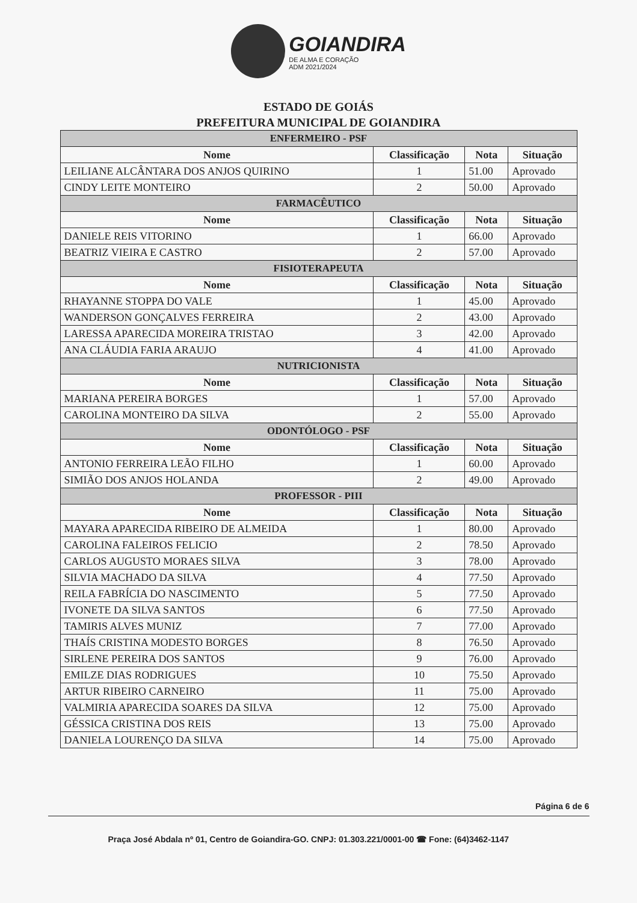GOIANDIRA DE ALMA E CORAÇÃO ADM 2021/2024
ESTADO DE GOIÁS
PREFEITURA MUNICIPAL DE GOIANDIRA
| ENFERMEIRO - PSF | | | |
| --- | --- | --- | --- |
| Nome | Classificação | Nota | Situação |
| LEILIANE ALCÂNTARA DOS ANJOS QUIRINO | 1 | 51.00 | Aprovado |
| CINDY LEITE MONTEIRO | 2 | 50.00 | Aprovado |
| FARMACÊUTICO | | | |
| Nome | Classificação | Nota | Situação |
| DANIELE REIS VITORINO | 1 | 66.00 | Aprovado |
| BEATRIZ VIEIRA E CASTRO | 2 | 57.00 | Aprovado |
| FISIOTERAPEUTA | | | |
| Nome | Classificação | Nota | Situação |
| RHAYANNE STOPPA DO VALE | 1 | 45.00 | Aprovado |
| WANDERSON GONÇALVES FERREIRA | 2 | 43.00 | Aprovado |
| LARESSA APARECIDA MOREIRA TRISTAO | 3 | 42.00 | Aprovado |
| ANA CLÁUDIA FARIA ARAUJO | 4 | 41.00 | Aprovado |
| NUTRICIONISTA | | | |
| Nome | Classificação | Nota | Situação |
| MARIANA PEREIRA BORGES | 1 | 57.00 | Aprovado |
| CAROLINA MONTEIRO DA SILVA | 2 | 55.00 | Aprovado |
| ODONTÓLOGO - PSF | | | |
| Nome | Classificação | Nota | Situação |
| ANTONIO FERREIRA LEÃO FILHO | 1 | 60.00 | Aprovado |
| SIMIÃO DOS ANJOS HOLANDA | 2 | 49.00 | Aprovado |
| PROFESSOR - PIII | | | |
| Nome | Classificação | Nota | Situação |
| MAYARA APARECIDA RIBEIRO DE ALMEIDA | 1 | 80.00 | Aprovado |
| CAROLINA FALEIROS FELICIO | 2 | 78.50 | Aprovado |
| CARLOS AUGUSTO MORAES SILVA | 3 | 78.00 | Aprovado |
| SILVIA MACHADO DA SILVA | 4 | 77.50 | Aprovado |
| REILA FABRÍCIA DO NASCIMENTO | 5 | 77.50 | Aprovado |
| IVONETE DA SILVA SANTOS | 6 | 77.50 | Aprovado |
| TAMIRIS ALVES MUNIZ | 7 | 77.00 | Aprovado |
| THAÍS CRISTINA MODESTO BORGES | 8 | 76.50 | Aprovado |
| SIRLENE PEREIRA DOS SANTOS | 9 | 76.00 | Aprovado |
| EMILZE DIAS RODRIGUES | 10 | 75.50 | Aprovado |
| ARTUR RIBEIRO CARNEIRO | 11 | 75.00 | Aprovado |
| VALMIRIA APARECIDA SOARES DA SILVA | 12 | 75.00 | Aprovado |
| GÉSSICA CRISTINA DOS REIS | 13 | 75.00 | Aprovado |
| DANIELA LOURENÇO DA SILVA | 14 | 75.00 | Aprovado |
Página 6 de 6
Praça José Abdala nº 01, Centro de Goiandira-GO. CNPJ: 01.303.221/0001-00 ☎ Fone: (64)3462-1147